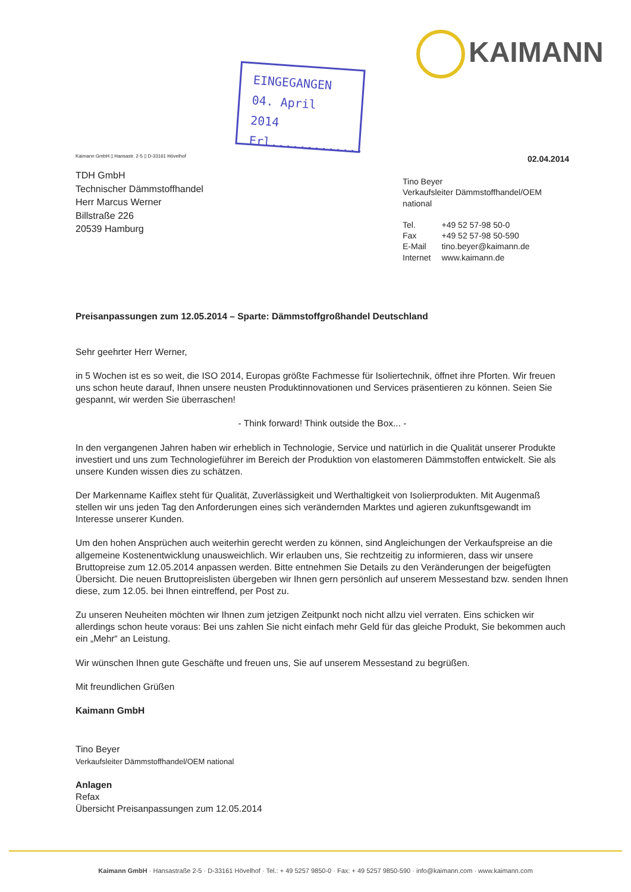KAIMANN
EINGEGANGEN
04. April 2014
Erl.............
Kaimann GmbH ▯ Hansastr. 2-5 ▯ D-33161 Hövelhof
TDH GmbH
Technischer Dämmstoffhandel
Herr Marcus Werner
Billstraße 226
20539 Hamburg
02.04.2014
Tino Beyer
Verkaufsleiter Dämmstoffhandel/OEM national
| Tel. | +49 52 57-98 50-0 |
| Fax | +49 52 57-98 50-590 |
| E-Mail | tino.beyer@kaimann.de |
| Internet | www.kaimann.de |
Preisanpassungen zum 12.05.2014 – Sparte: Dämmstoffgroßhandel Deutschland
Sehr geehrter Herr Werner,
in 5 Wochen ist es so weit, die ISO 2014, Europas größte Fachmesse für Isoliertechnik, öffnet ihre Pforten. Wir freuen uns schon heute darauf, Ihnen unsere neusten Produktinnovationen und Services präsentieren zu können. Seien Sie gespannt, wir werden Sie überraschen!
- Think forward! Think outside the Box... -
In den vergangenen Jahren haben wir erheblich in Technologie, Service und natürlich in die Qualität unserer Produkte investiert und uns zum Technologieführer im Bereich der Produktion von elastomeren Dämmstoffen entwickelt. Sie als unsere Kunden wissen dies zu schätzen.
Der Markenname Kaiflex steht für Qualität, Zuverlässigkeit und Werthaltigkeit von Isolierprodukten. Mit Augenmaß stellen wir uns jeden Tag den Anforderungen eines sich verändernden Marktes und agieren zukunftsgewandt im Interesse unserer Kunden.
Um den hohen Ansprüchen auch weiterhin gerecht werden zu können, sind Angleichungen der Verkaufspreise an die allgemeine Kostenentwicklung unausweichlich. Wir erlauben uns, Sie rechtzeitig zu informieren, dass wir unsere Bruttopreise zum 12.05.2014 anpassen werden. Bitte entnehmen Sie Details zu den Veränderungen der beigefügten Übersicht. Die neuen Bruttopreislisten übergeben wir Ihnen gern persönlich auf unserem Messestand bzw. senden Ihnen diese, zum 12.05. bei Ihnen eintreffend, per Post zu.
Zu unseren Neuheiten möchten wir Ihnen zum jetzigen Zeitpunkt noch nicht allzu viel verraten. Eins schicken wir allerdings schon heute voraus: Bei uns zahlen Sie nicht einfach mehr Geld für das gleiche Produkt, Sie bekommen auch ein „Mehr“ an Leistung.
Wir wünschen Ihnen gute Geschäfte und freuen uns, Sie auf unserem Messestand zu begrüßen.
Mit freundlichen Grüßen
Kaimann GmbH
Tino Beyer
Verkaufsleiter Dämmstoffhandel/OEM national
Anlagen
Refax
Übersicht Preisanpassungen zum 12.05.2014
Kaimann GmbH · Hansastraße 2-5 · D-33161 Hövelhof · Tel.: + 49 5257 9850-0 · Fax: + 49 5257 9850-590 · info@kaimann.com · www.kaimann.com